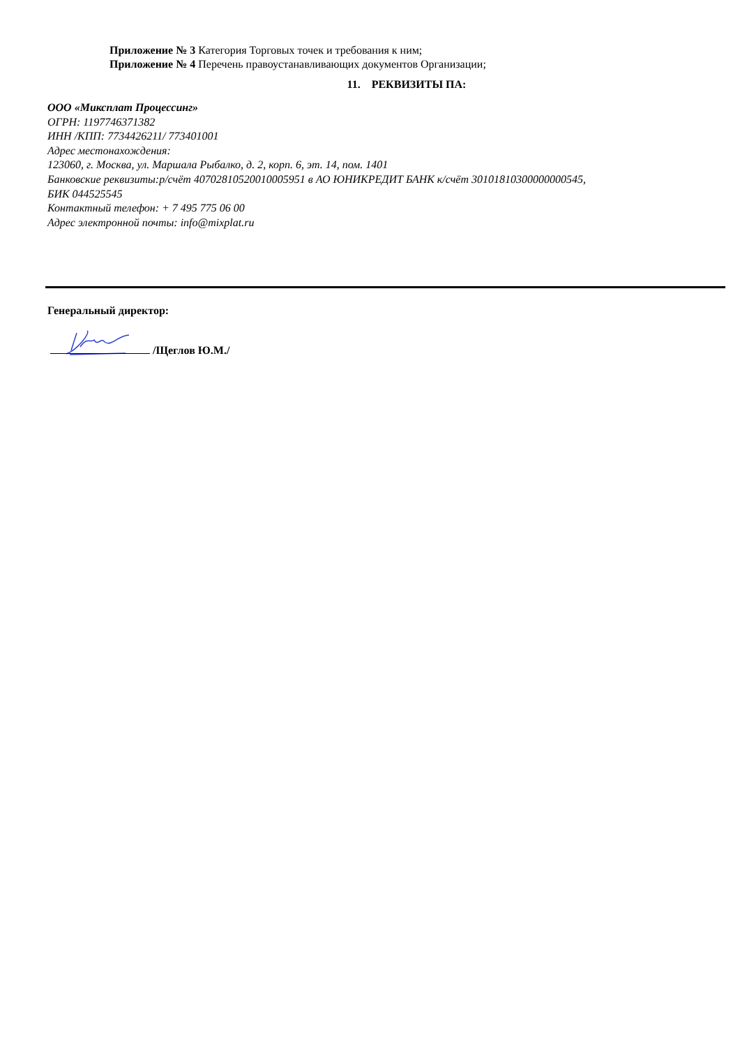Приложение № 3 Категория Торговых точек и требования к ним;
Приложение № 4 Перечень правоустанавливающих документов Организации;
11. РЕКВИЗИТЫ ПА:
ООО «Миксплат Процессинг»
ОГРН: 1197746371382
ИНН /КПП: 7734426211/ 773401001
Адрес местонахождения:
123060, г. Москва, ул. Маршала Рыбалко, д. 2, корп. 6, эт. 14, пом. 1401
Банковские реквизиты:р/счёт 40702810520010005951 в АО ЮНИКРЕДИТ БАНК к/счёт 30101810300000000545,
БИК 044525545
Контактный телефон: + 7 495 775 06 00
Адрес электронной почты: info@mixplat.ru
Генеральный директор:
/Щеглов Ю.М./